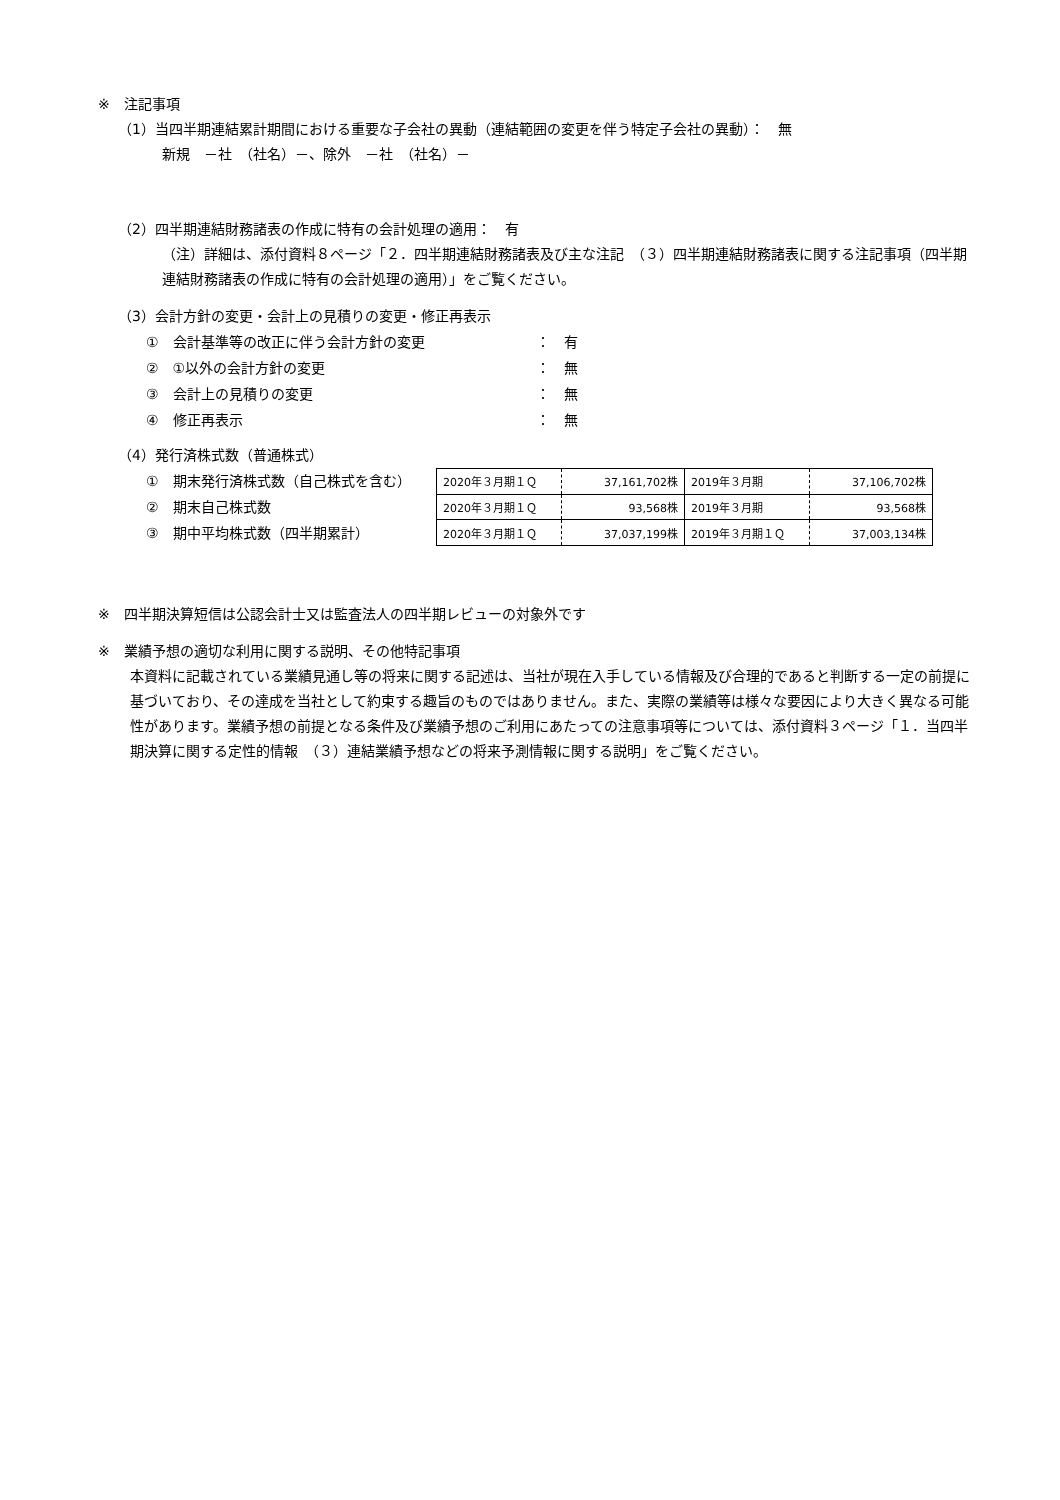※　注記事項
（1）当四半期連結累計期間における重要な子会社の異動（連結範囲の変更を伴う特定子会社の異動）：　無
新規　－社　（社名）－、除外　－社　（社名）－
（2）四半期連結財務諸表の作成に特有の会計処理の適用：　有
（注）詳細は、添付資料８ページ「２．四半期連結財務諸表及び主な注記　（３）四半期連結財務諸表に関する注記事項（四半期連結財務諸表の作成に特有の会計処理の適用）」をご覧ください。
（3）会計方針の変更・会計上の見積りの変更・修正再表示
①　会計基準等の改正に伴う会計方針の変更 ：　有
②　①以外の会計方針の変更 ：　無
③　会計上の見積りの変更 ：　無
④　修正再表示 ：　無
（4）発行済株式数（普通株式）
①　期末発行済株式数（自己株式を含む）
②　期末自己株式数
③　期中平均株式数（四半期累計）
| 2020年３月期１Ｑ | 37,161,702株 | 2019年３月期 | 37,106,702株 |
| 2020年３月期１Ｑ | 93,568株 | 2019年３月期 | 93,568株 |
| 2020年３月期１Ｑ | 37,037,199株 | 2019年３月期１Ｑ | 37,003,134株 |
※　四半期決算短信は公認会計士又は監査法人の四半期レビューの対象外です
※　業績予想の適切な利用に関する説明、その他特記事項
本資料に記載されている業績見通し等の将来に関する記述は、当社が現在入手している情報及び合理的であると判断する一定の前提に基づいており、その達成を当社として約束する趣旨のものではありません。また、実際の業績等は様々な要因により大きく異なる可能性があります。業績予想の前提となる条件及び業績予想のご利用にあたっての注意事項等については、添付資料３ページ「１．当四半期決算に関する定性的情報　（３）連結業績予想などの将来予測情報に関する説明」をご覧ください。